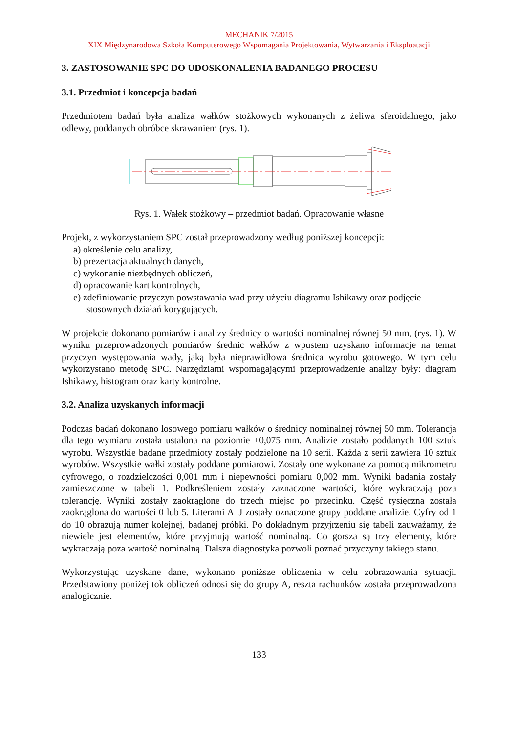MECHANIK 7/2015
XIX Międzynarodowa Szkoła Komputerowego Wspomagania Projektowania, Wytwarzania i Eksploatacji
3. ZASTOSOWANIE SPC DO UDOSKONALENIA BADANEGO PROCESU
3.1. Przedmiot i koncepcja badań
Przedmiotem badań była analiza wałków stożkowych wykonanych z żeliwa sferoidalnego, jako odlewy, poddanych obróbce skrawaniem (rys. 1).
Rys. 1. Wałek stożkowy – przedmiot badań. Opracowanie własne
Projekt, z wykorzystaniem SPC został przeprowadzony według poniższej koncepcji:
a) określenie celu analizy,
b) prezentacja aktualnych danych,
c) wykonanie niezbędnych obliczeń,
d) opracowanie kart kontrolnych,
e) zdefiniowanie przyczyn powstawania wad przy użyciu diagramu Ishikawy oraz podjęcie stosownych działań korygujących.
W projekcie dokonano pomiarów i analizy średnicy o wartości nominalnej równej 50 mm, (rys. 1). W wyniku przeprowadzonych pomiarów średnic wałków z wpustem uzyskano informacje na temat przyczyn występowania wady, jaką była nieprawidłowa średnica wyrobu gotowego. W tym celu wykorzystano metodę SPC. Narzędziami wspomagającymi przeprowadzenie analizy były: diagram Ishikawy, histogram oraz karty kontrolne.
3.2. Analiza uzyskanych informacji
Podczas badań dokonano losowego pomiaru wałków o średnicy nominalnej równej 50 mm. Tolerancja dla tego wymiaru została ustalona na poziomie ±0,075 mm. Analizie zostało poddanych 100 sztuk wyrobu. Wszystkie badane przedmioty zostały podzielone na 10 serii. Każda z serii zawiera 10 sztuk wyrobów. Wszystkie wałki zostały poddane pomiarowi. Zostały one wykonane za pomocą mikrometru cyfrowego, o rozdzielczości 0,001 mm i niepewności pomiaru 0,002 mm. Wyniki badania zostały zamieszczone w tabeli 1. Podkreśleniem zostały zaznaczone wartości, które wykraczają poza tolerancję. Wyniki zostały zaokrąglone do trzech miejsc po przecinku. Część tysięczna została zaokrąglona do wartości 0 lub 5. Literami A–J zostały oznaczone grupy poddane analizie. Cyfry od 1 do 10 obrazują numer kolejnej, badanej próbki. Po dokładnym przyjrzeniu się tabeli zauważamy, że niewiele jest elementów, które przyjmują wartość nominalną. Co gorsza są trzy elementy, które wykraczają poza wartość nominalną. Dalsza diagnostyka pozwoli poznać przyczyny takiego stanu.
Wykorzystując uzyskane dane, wykonano poniższe obliczenia w celu zobrazowania sytuacji. Przedstawiony poniżej tok obliczeń odnosi się do grupy A, reszta rachunków została przeprowadzona analogicznie.
133